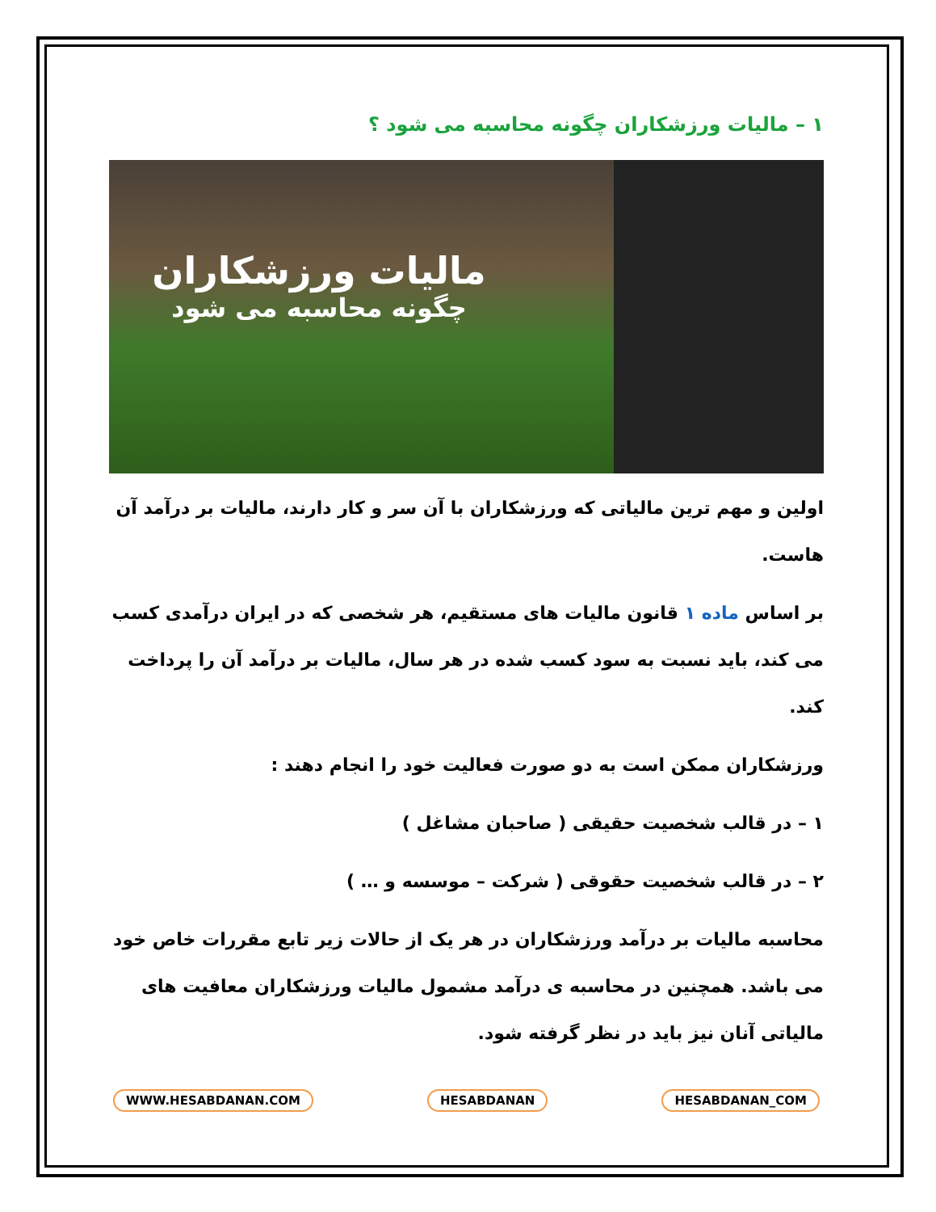۱ – مالیات ورزشکاران چگونه محاسبه می شود ؟
مالیات ورزشکاران
چگونه محاسبه می شود
اولین و مهم ترین مالیاتی که ورزشکاران با آن سر و کار دارند، مالیات بر درآمد آن هاست.
بر اساس ماده ۱ قانون مالیات های مستقیم، هر شخصی که در ایران درآمدی کسب می کند، باید نسبت به سود کسب شده در هر سال، مالیات بر درآمد آن را پرداخت کند.
ورزشکاران ممکن است به دو صورت فعالیت خود را انجام دهند :
۱ – در قالب شخصیت حقیقی ( صاحبان مشاغل )
۲ – در قالب شخصیت حقوقی ( شرکت – موسسه و … )
محاسبه مالیات بر درآمد ورزشکاران در هر یک از حالات زیر تابع مقررات خاص خود می باشد. همچنین در محاسبه ی درآمد مشمول مالیات ورزشکاران معافیت های مالیاتی آنان نیز باید در نظر گرفته شود.
WWW.HESABDANAN.COM HESABDANAN HESABDANAN_COM